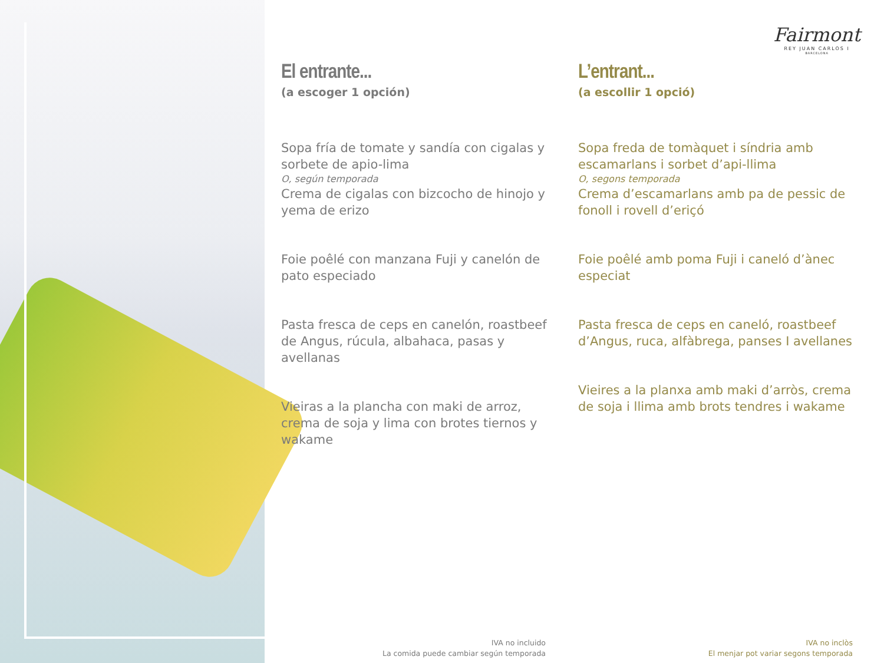Fairmont
REY JUAN CARLOS I
BARCELONA
El entrante...
(a escoger 1 opción)
Sopa fría de tomate y sandía con cigalas y sorbete de apio-lima
O, según temporada
Crema de cigalas con bizcocho de hinojo y yema de erizo
Foie poêlé con manzana Fuji y canelón de pato especiado
Pasta fresca de ceps en canelón, roastbeef de Angus, rúcula, albahaca, pasas y avellanas
Vieiras a la plancha con maki de arroz, crema de soja y lima con brotes tiernos y wakame
L’entrant...
(a escollir 1 opció)
Sopa freda de tomàquet i síndria amb escamarlans i sorbet d’api-llima
O, segons temporada
Crema d’escamarlans amb pa de pessic de fonoll i rovell d’eriçó
Foie poêlé amb poma Fuji i caneló d’ànec especiat
Pasta fresca de ceps en caneló, roastbeef d’Angus, ruca, alfàbrega, panses I avellanes
Vieires a la planxa amb maki d’arròs, crema de soja i llima amb brots tendres i wakame
IVA no incluido
La comida puede cambiar según temporada
IVA no inclòs
El menjar pot variar segons temporada